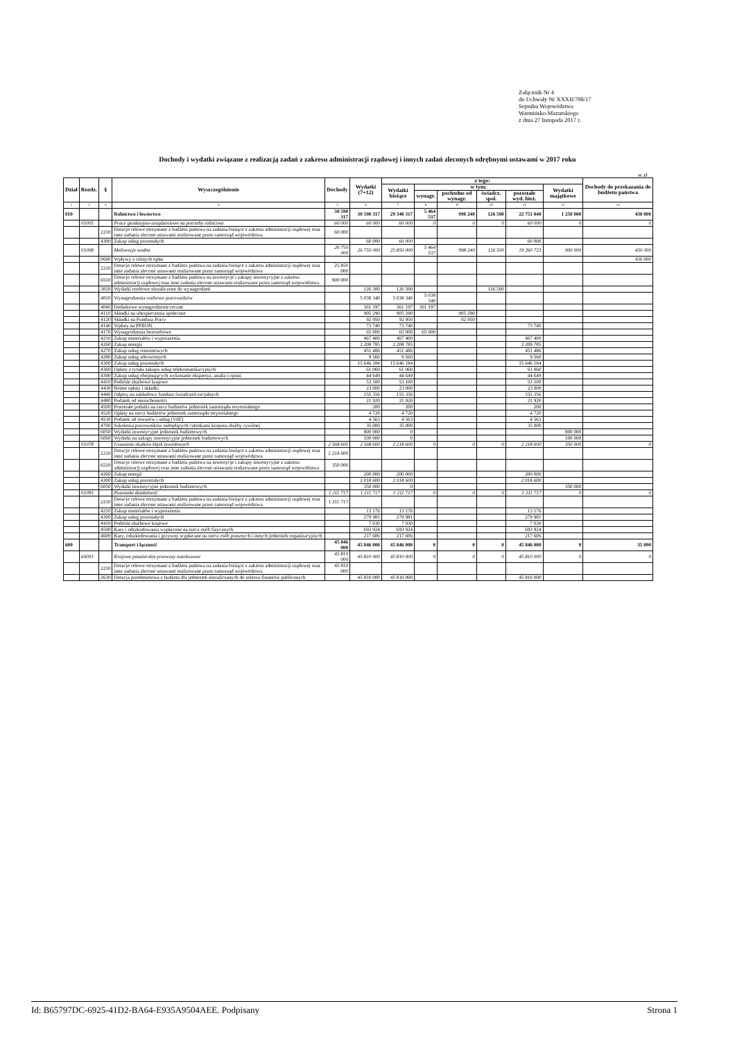Załącznik Nr 4
do Uchwały Nr XXXII/708/17
Sejmiku Województwa
Warmińsko-Mazurskiego
z dnia 27 listopada 2017 r.
Dochody i wydatki związane z realizacją zadań z zakresu administracji rządowej i innych zadań zleconych odrębnymi ustawami w 2017 roku
w zł
| Dział | Rozdz. | § | Wyszczególnienie | Dochody | Wydatki (7+12) | z tego: | | | | | | Dochody do przekazania do budżetu państwa |
| --- | --- | --- | --- | --- | --- | --- | --- | --- | --- | --- | --- | --- |
| | | | | | | Wydatki bieżące | w tym: | | | | Wydatki majątkowe | |
| | | | | | | | wynagr. | pochodne od wynagr. | świadcz. społ. | pozostałe wyd. bież. | | |
| 1 | 2 | 3 | 4 | 5 | 6 | 7 | 8 | 9 | 10 | 11 | 12 | 13 |
| 010 | | | Rolnictwo i łowiectwo | 30 590 317 | 30 590 317 | 29 340 317 | 5 464 537 | 998 240 | 126 500 | 22 751 040 | 1 250 000 | 430 000 |
| | 01005 | | Prace geodezyjno-urządzeniowe na potrzeby rolnictwa | 60 000 | 60 000 | 60 000 | 0 | 0 | 0 | 60 000 | 0 | 0 |
| | | 2210 | Dotacje celowe otrzymane z budżetu państwa na zadania bieżące z zakresu administracji rządowej oraz inne zadania zlecone ustawami realizowane przez samorząd województwa | 60 000 | | | | | | | | |
| | | 4300 | Zakup usług pozostałych | | 60 000 | 60 000 | | | | 60 000 | | |
| | 01008 | | Melioracje wodne | 26 750 000 | 26 750 000 | 25 850 000 | 5 464 537 | 998 240 | 126 500 | 19 260 723 | 900 000 | 430 000 |
| | | 0690 | Wpływy z różnych opłat | | | | | | | | | 430 000 |
| | | 2210 | Dotacje celowe otrzymane z budżetu państwa na zadania bieżące z zakresu administracji rządowej oraz inne zadania zlecone ustawami realizowane przez samorząd województwa | 25 850 000 | | | | | | | | |
| | | 6510 | Dotacje celowe otrzymane z budżetu państwa na inwestycje i zakupy inwestycyjne z zakresu administracji rządowej oraz inne zadania zlecone ustawami realizowane przez samorząd województwa | 900 000 | | | | | | | | |
| | | 3020 | Wydatki osobowe niezaliczone do wynagrodzeń | | 126 500 | 126 500 | | | 126 500 | | | |
| | | 4010 | Wynagrodzenia osobowe pracowników | | 5 038 340 | 5 038 340 | 5 038 340 | | | | | |
| | | 4040 | Dodatkowe wynagrodzenie roczne | | 361 197 | 361 197 | 361 197 | | | | | |
| | | 4110 | Składki na ubezpieczenia społeczne | | 905 290 | 905 290 | | 905 290 | | | | |
| | | 4120 | Składki na Fundusz Pracy | | 92 950 | 92 950 | | 92 950 | | | | |
| | | 4140 | Wpłaty na PFRON | | 73 740 | 73 740 | | | | 73 740 | | |
| | | 4170 | Wynagrodzenia bezosobowe | | 65 000 | 65 000 | 65 000 | | | | | |
| | | 4210 | Zakup materiałów i wyposażenia | | 467 400 | 467 400 | | | | 467 400 | | |
| | | 4260 | Zakup energii | | 2 208 785 | 2 208 785 | | | | 2 208 785 | | |
| | | 4270 | Zakup usług remontowych | | 451 486 | 451 486 | | | | 451 486 | | |
| | | 4280 | Zakup usług zdrowotnych | | 9 560 | 9 560 | | | | 9 560 | | |
| | | 4300 | Zakup usług pozostałych | | 15 646 184 | 15 646 184 | | | | 15 646 184 | | |
| | | 4360 | Opłaty z tytułu zakupu usług telekomunikacyjnych | | 61 060 | 61 060 | | | | 61 060 | | |
| | | 4390 | Zakup usług obejmujących wykonanie ekspertyz, analiz i opinii | | 44 649 | 44 649 | | | | 44 649 | | |
| | | 4410 | Podróże służbowe krajowe | | 53 100 | 53 100 | | | | 53 100 | | |
| | | 4430 | Różne opłaty i składki | | 23 000 | 23 000 | | | | 23 000 | | |
| | | 4440 | Odpisy na zakładowy fundusz świadczeń socjalnych | | 155 356 | 155 356 | | | | 155 356 | | |
| | | 4480 | Podatek od nieruchomości | | 21 920 | 21 920 | | | | 21 920 | | |
| | | 4500 | Pozostałe podatki na rzecz budżetów jednostek samorządu terytorialnego | | 200 | 200 | | | | 200 | | |
| | | 4520 | Opłaty na rzecz budżetów jednostek samorządu terytorialnego | | 4 720 | 4 720 | | | | 4 720 | | |
| | | 4530 | Podatek od towarów i usług (VAT) | | 4 563 | 4 563 | | | | 4 563 | | |
| | | 4700 | Szkolenia pracowników niebędących członkami korpusu służby cywilnej | | 35 000 | 35 000 | | | | 35 000 | | |
| | | 6050 | Wydatki inwestycyjne jednostek budżetowych | | 800 000 | 0 | | | | | 800 000 | |
| | | 6060 | Wydatki na zakupy inwestycyjne jednostek budżetowych | | 100 000 | 0 | | | | | 100 000 | |
| | 01078 | | Usuwanie skutków klęsk żywiołowych | 2 568 600 | 2 568 600 | 2 218 600 | 0 | 0 | 0 | 2 218 600 | 350 000 | 0 |
| | | 2210 | Dotacje celowe otrzymane z budżetu państwa na zadania bieżące z zakresu administracji rządowej oraz inne zadania zlecone ustawami realizowane przez samorząd województwa | 2 218 600 | | | | | | | | |
| | | 6510 | Dotacje celowe otrzymane z budżetu państwa na inwestycje i zakupy inwestycyjne z zakresu administracji rządowej oraz inne zadania zlecone ustawami realizowane przez samorząd województwa | 350 000 | | | | | | | | |
| | | 4260 | Zakup energii | | 200 000 | 200 000 | | | | 200 000 | | |
| | | 4300 | Zakup usług pozostałych | | 2 018 600 | 2 018 600 | | | | 2 018 600 | | |
| | | 6050 | Wydatki inwestycyjne jednostek budżetowych | | 350 000 | 0 | | | | | 350 000 | |
| | 01095 | | Pozostała działalność | 1 211 717 | 1 211 717 | 1 211 717 | 0 | 0 | 0 | 1 211 717 | 0 | 0 |
| | | 2210 | Dotacje celowe otrzymane z budżetu państwa na zadania bieżące z zakresu administracji rządowej oraz inne zadania zlecone ustawami realizowane przez samorząd województwa | 1 211 717 | | | | | | | | |
| | | 4210 | Zakup materiałów i wyposażenia | | 13 176 | 13 176 | | | | 13 176 | | |
| | | 4300 | Zakup usług pozostałych | | 279 981 | 279 981 | | | | 279 981 | | |
| | | 4410 | Podróże służbowe krajowe | | 7 030 | 7 030 | | | | 7 030 | | |
| | | 4590 | Kary i odszkodowania wypłacone na rzecz osób fizycznych | | 693 924 | 693 924 | | | | 693 924 | | |
| | | 4600 | Kary, odszkodowania i grzywny wypłacane na rzecz osób prawnych i innych jednostek organizacyjnych | | 217 606 | 217 606 | | | | 217 606 | | |
| 600 | | | Transport i łączność | 45 846 000 | 45 846 000 | 45 846 000 | 0 | 0 | 0 | 45 846 000 | 0 | 35 000 |
| | 60003 | | Krajowe pasażerskie przewozy autobusowe | 45 810 000 | 45 810 000 | 45 810 000 | 0 | 0 | 0 | 45 810 000 | 0 | 0 |
| | | 2210 | Dotacje celowe otrzymane z budżetu państwa na zadania bieżące z zakresu administracji rządowej oraz inne zadania zlecone ustawami realizowane przez samorząd województwa | 45 810 000 | | | | | | | | |
| | | 2630 | Dotacja przedmiotowa z budżetu dla jednostek niezaliczanych do sektora finansów publicznych | | 45 810 000 | 45 810 000 | | | | 45 810 000 | | |
Id: B65797DC-6925-41D2-BA64-E935A9504AEE. Podpisany Strona 1